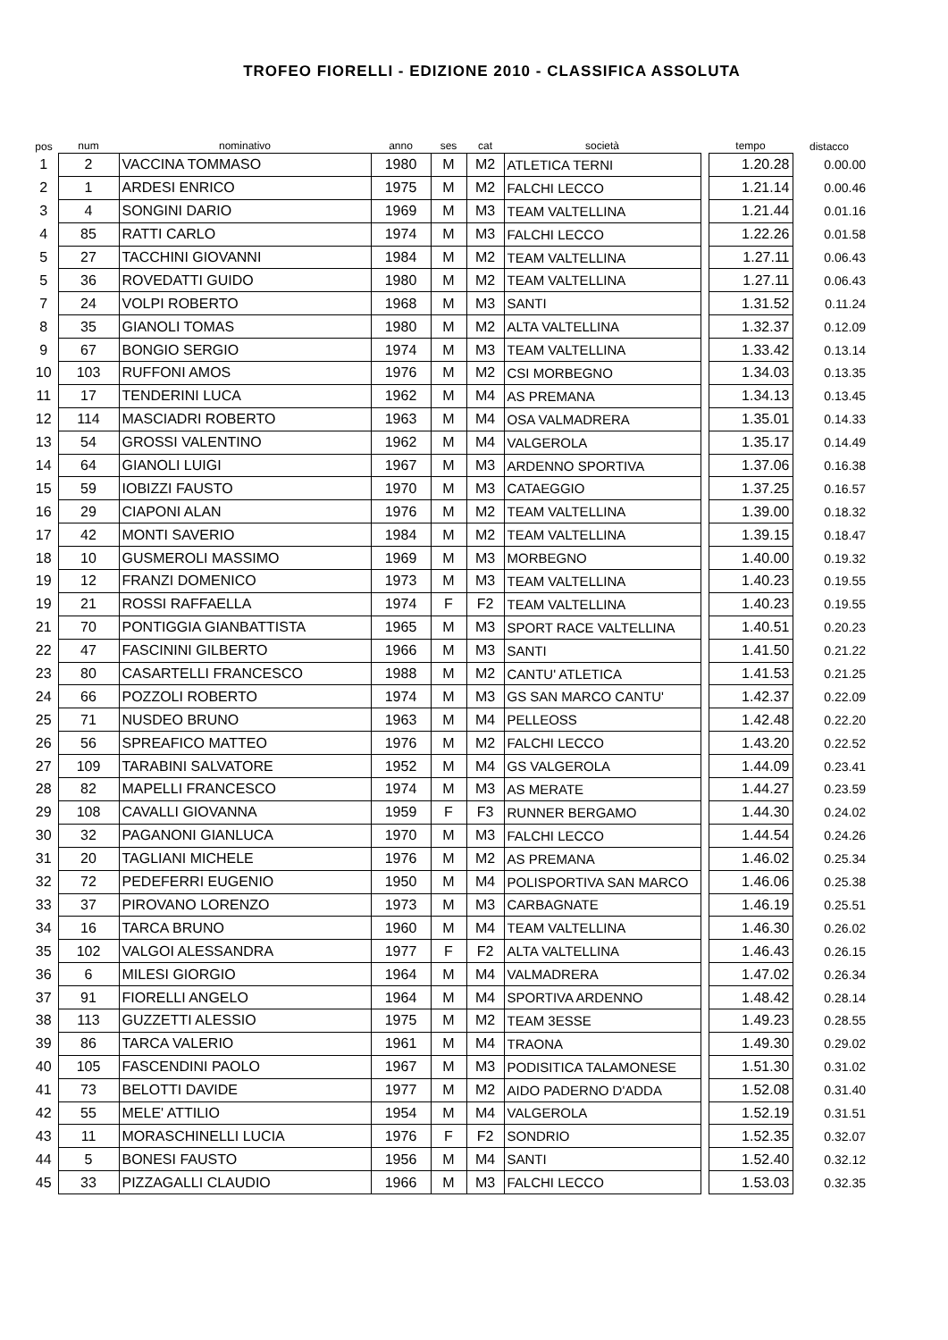TROFEO FIORELLI - EDIZIONE 2010 - CLASSIFICA ASSOLUTA
| pos | num | nominativo | anno | ses | cat | società | | tempo | distacco |
| --- | --- | --- | --- | --- | --- | --- | --- | --- | --- |
| 1 | 2 | VACCINA TOMMASO | 1980 | M | M2 | ATLETICA TERNI | | 1.20.28 | 0.00.00 |
| 2 | 1 | ARDESI ENRICO | 1975 | M | M2 | FALCHI LECCO | | 1.21.14 | 0.00.46 |
| 3 | 4 | SONGINI DARIO | 1969 | M | M3 | TEAM VALTELLINA | | 1.21.44 | 0.01.16 |
| 4 | 85 | RATTI CARLO | 1974 | M | M3 | FALCHI LECCO | | 1.22.26 | 0.01.58 |
| 5 | 27 | TACCHINI GIOVANNI | 1984 | M | M2 | TEAM VALTELLINA | | 1.27.11 | 0.06.43 |
| 5 | 36 | ROVEDATTI GUIDO | 1980 | M | M2 | TEAM VALTELLINA | | 1.27.11 | 0.06.43 |
| 7 | 24 | VOLPI ROBERTO | 1968 | M | M3 | SANTI | | 1.31.52 | 0.11.24 |
| 8 | 35 | GIANOLI TOMAS | 1980 | M | M2 | ALTA VALTELLINA | | 1.32.37 | 0.12.09 |
| 9 | 67 | BONGIO SERGIO | 1974 | M | M3 | TEAM VALTELLINA | | 1.33.42 | 0.13.14 |
| 10 | 103 | RUFFONI AMOS | 1976 | M | M2 | CSI MORBEGNO | | 1.34.03 | 0.13.35 |
| 11 | 17 | TENDERINI LUCA | 1962 | M | M4 | AS PREMANA | | 1.34.13 | 0.13.45 |
| 12 | 114 | MASCIADRI ROBERTO | 1963 | M | M4 | OSA VALMADRERA | | 1.35.01 | 0.14.33 |
| 13 | 54 | GROSSI VALENTINO | 1962 | M | M4 | VALGEROLA | | 1.35.17 | 0.14.49 |
| 14 | 64 | GIANOLI LUIGI | 1967 | M | M3 | ARDENNO SPORTIVA | | 1.37.06 | 0.16.38 |
| 15 | 59 | IOBIZZI FAUSTO | 1970 | M | M3 | CATAEGGIO | | 1.37.25 | 0.16.57 |
| 16 | 29 | CIAPONI ALAN | 1976 | M | M2 | TEAM VALTELLINA | | 1.39.00 | 0.18.32 |
| 17 | 42 | MONTI SAVERIO | 1984 | M | M2 | TEAM VALTELLINA | | 1.39.15 | 0.18.47 |
| 18 | 10 | GUSMEROLI MASSIMO | 1969 | M | M3 | MORBEGNO | | 1.40.00 | 0.19.32 |
| 19 | 12 | FRANZI DOMENICO | 1973 | M | M3 | TEAM VALTELLINA | | 1.40.23 | 0.19.55 |
| 19 | 21 | ROSSI RAFFAELLA | 1974 | F | F2 | TEAM VALTELLINA | | 1.40.23 | 0.19.55 |
| 21 | 70 | PONTIGGIA GIANBATTISTA | 1965 | M | M3 | SPORT RACE VALTELLINA | | 1.40.51 | 0.20.23 |
| 22 | 47 | FASCININI GILBERTO | 1966 | M | M3 | SANTI | | 1.41.50 | 0.21.22 |
| 23 | 80 | CASARTELLI FRANCESCO | 1988 | M | M2 | CANTU' ATLETICA | | 1.41.53 | 0.21.25 |
| 24 | 66 | POZZOLI ROBERTO | 1974 | M | M3 | GS SAN MARCO CANTU' | | 1.42.37 | 0.22.09 |
| 25 | 71 | NUSDEO BRUNO | 1963 | M | M4 | PELLEOSS | | 1.42.48 | 0.22.20 |
| 26 | 56 | SPREAFICO MATTEO | 1976 | M | M2 | FALCHI LECCO | | 1.43.20 | 0.22.52 |
| 27 | 109 | TARABINI SALVATORE | 1952 | M | M4 | GS VALGEROLA | | 1.44.09 | 0.23.41 |
| 28 | 82 | MAPELLI FRANCESCO | 1974 | M | M3 | AS MERATE | | 1.44.27 | 0.23.59 |
| 29 | 108 | CAVALLI GIOVANNA | 1959 | F | F3 | RUNNER BERGAMO | | 1.44.30 | 0.24.02 |
| 30 | 32 | PAGANONI GIANLUCA | 1970 | M | M3 | FALCHI LECCO | | 1.44.54 | 0.24.26 |
| 31 | 20 | TAGLIANI MICHELE | 1976 | M | M2 | AS PREMANA | | 1.46.02 | 0.25.34 |
| 32 | 72 | PEDEFERRI EUGENIO | 1950 | M | M4 | POLISPORTIVA SAN MARCO | | 1.46.06 | 0.25.38 |
| 33 | 37 | PIROVANO LORENZO | 1973 | M | M3 | CARBAGNATE | | 1.46.19 | 0.25.51 |
| 34 | 16 | TARCA BRUNO | 1960 | M | M4 | TEAM VALTELLINA | | 1.46.30 | 0.26.02 |
| 35 | 102 | VALGOI ALESSANDRA | 1977 | F | F2 | ALTA VALTELLINA | | 1.46.43 | 0.26.15 |
| 36 | 6 | MILESI GIORGIO | 1964 | M | M4 | VALMADRERA | | 1.47.02 | 0.26.34 |
| 37 | 91 | FIORELLI ANGELO | 1964 | M | M4 | SPORTIVA ARDENNO | | 1.48.42 | 0.28.14 |
| 38 | 113 | GUZZETTI ALESSIO | 1975 | M | M2 | TEAM 3ESSE | | 1.49.23 | 0.28.55 |
| 39 | 86 | TARCA VALERIO | 1961 | M | M4 | TRAONA | | 1.49.30 | 0.29.02 |
| 40 | 105 | FASCENDINI PAOLO | 1967 | M | M3 | PODISITICA TALAMONESE | | 1.51.30 | 0.31.02 |
| 41 | 73 | BELOTTI DAVIDE | 1977 | M | M2 | AIDO PADERNO D'ADDA | | 1.52.08 | 0.31.40 |
| 42 | 55 | MELE' ATTILIO | 1954 | M | M4 | VALGEROLA | | 1.52.19 | 0.31.51 |
| 43 | 11 | MORASCHINELLI LUCIA | 1976 | F | F2 | SONDRIO | | 1.52.35 | 0.32.07 |
| 44 | 5 | BONESI FAUSTO | 1956 | M | M4 | SANTI | | 1.52.40 | 0.32.12 |
| 45 | 33 | PIZZAGALLI CLAUDIO | 1966 | M | M3 | FALCHI LECCO | | 1.53.03 | 0.32.35 |